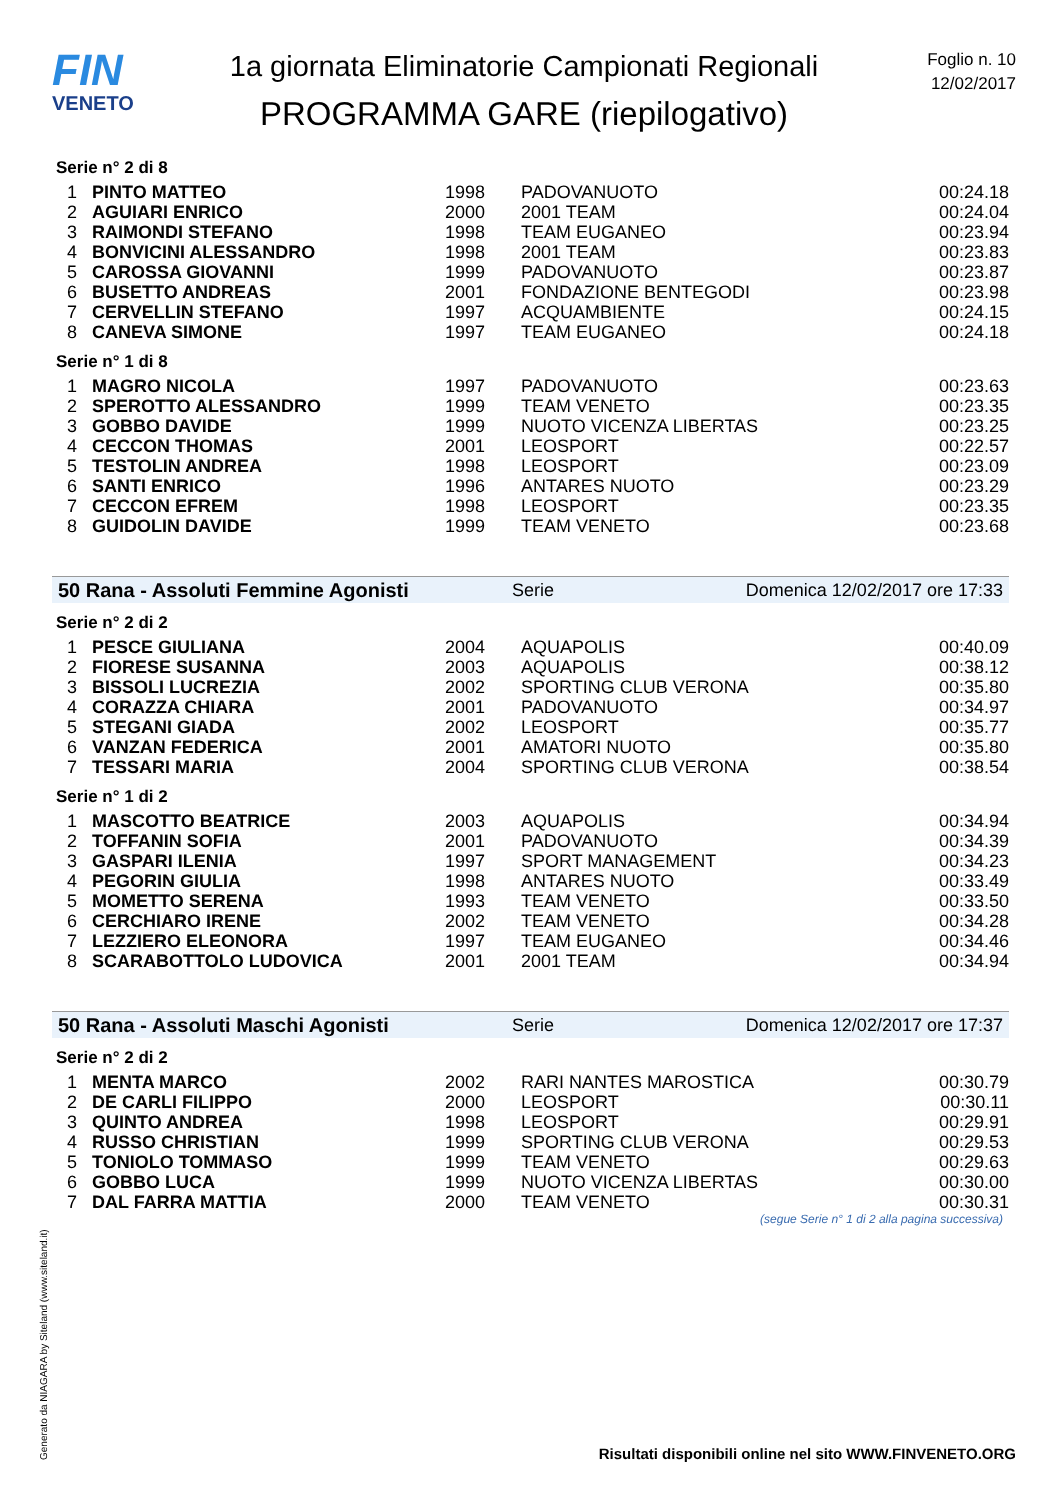FIN
VENETO
1a giornata Eliminatorie Campionati Regionali
PROGRAMMA GARE (riepilogativo)
Foglio n. 10
12/02/2017
Serie n° 2 di 8
| 1 | PINTO MATTEO | 1998 | PADOVANUOTO | 00:24.18 |
| 2 | AGUIARI ENRICO | 2000 | 2001 TEAM | 00:24.04 |
| 3 | RAIMONDI STEFANO | 1998 | TEAM EUGANEO | 00:23.94 |
| 4 | BONVICINI ALESSANDRO | 1998 | 2001 TEAM | 00:23.83 |
| 5 | CAROSSA GIOVANNI | 1999 | PADOVANUOTO | 00:23.87 |
| 6 | BUSETTO ANDREAS | 2001 | FONDAZIONE BENTEGODI | 00:23.98 |
| 7 | CERVELLIN STEFANO | 1997 | ACQUAMBIENTE | 00:24.15 |
| 8 | CANEVA SIMONE | 1997 | TEAM EUGANEO | 00:24.18 |
Serie n° 1 di 8
| 1 | MAGRO NICOLA | 1997 | PADOVANUOTO | 00:23.63 |
| 2 | SPEROTTO ALESSANDRO | 1999 | TEAM VENETO | 00:23.35 |
| 3 | GOBBO DAVIDE | 1999 | NUOTO VICENZA LIBERTAS | 00:23.25 |
| 4 | CECCON THOMAS | 2001 | LEOSPORT | 00:22.57 |
| 5 | TESTOLIN ANDREA | 1998 | LEOSPORT | 00:23.09 |
| 6 | SANTI ENRICO | 1996 | ANTARES NUOTO | 00:23.29 |
| 7 | CECCON EFREM | 1998 | LEOSPORT | 00:23.35 |
| 8 | GUIDOLIN DAVIDE | 1999 | TEAM VENETO | 00:23.68 |
50 Rana - Assoluti Femmine Agonisti Serie Domenica 12/02/2017 ore 17:33
Serie n° 2 di 2
| 1 | PESCE GIULIANA | 2004 | AQUAPOLIS | 00:40.09 |
| 2 | FIORESE SUSANNA | 2003 | AQUAPOLIS | 00:38.12 |
| 3 | BISSOLI LUCREZIA | 2002 | SPORTING CLUB VERONA | 00:35.80 |
| 4 | CORAZZA CHIARA | 2001 | PADOVANUOTO | 00:34.97 |
| 5 | STEGANI GIADA | 2002 | LEOSPORT | 00:35.77 |
| 6 | VANZAN FEDERICA | 2001 | AMATORI NUOTO | 00:35.80 |
| 7 | TESSARI MARIA | 2004 | SPORTING CLUB VERONA | 00:38.54 |
Serie n° 1 di 2
| 1 | MASCOTTO BEATRICE | 2003 | AQUAPOLIS | 00:34.94 |
| 2 | TOFFANIN SOFIA | 2001 | PADOVANUOTO | 00:34.39 |
| 3 | GASPARI ILENIA | 1997 | SPORT MANAGEMENT | 00:34.23 |
| 4 | PEGORIN GIULIA | 1998 | ANTARES NUOTO | 00:33.49 |
| 5 | MOMETTO SERENA | 1993 | TEAM VENETO | 00:33.50 |
| 6 | CERCHIARO IRENE | 2002 | TEAM VENETO | 00:34.28 |
| 7 | LEZZIERO ELEONORA | 1997 | TEAM EUGANEO | 00:34.46 |
| 8 | SCARABOTTOLO LUDOVICA | 2001 | 2001 TEAM | 00:34.94 |
50 Rana - Assoluti Maschi Agonisti Serie Domenica 12/02/2017 ore 17:37
Serie n° 2 di 2
| 1 | MENTA MARCO | 2002 | RARI NANTES MAROSTICA | 00:30.79 |
| 2 | DE CARLI FILIPPO | 2000 | LEOSPORT | 00:30.11 |
| 3 | QUINTO ANDREA | 1998 | LEOSPORT | 00:29.91 |
| 4 | RUSSO CHRISTIAN | 1999 | SPORTING CLUB VERONA | 00:29.53 |
| 5 | TONIOLO TOMMASO | 1999 | TEAM VENETO | 00:29.63 |
| 6 | GOBBO LUCA | 1999 | NUOTO VICENZA LIBERTAS | 00:30.00 |
| 7 | DAL FARRA MATTIA | 2000 | TEAM VENETO | 00:30.31 |
(segue Serie n° 1 di 2 alla pagina successiva)
Generato da NIAGARA by Siteland (www.siteland.it)
Risultati disponibili online nel sito WWW.FINVENETO.ORG